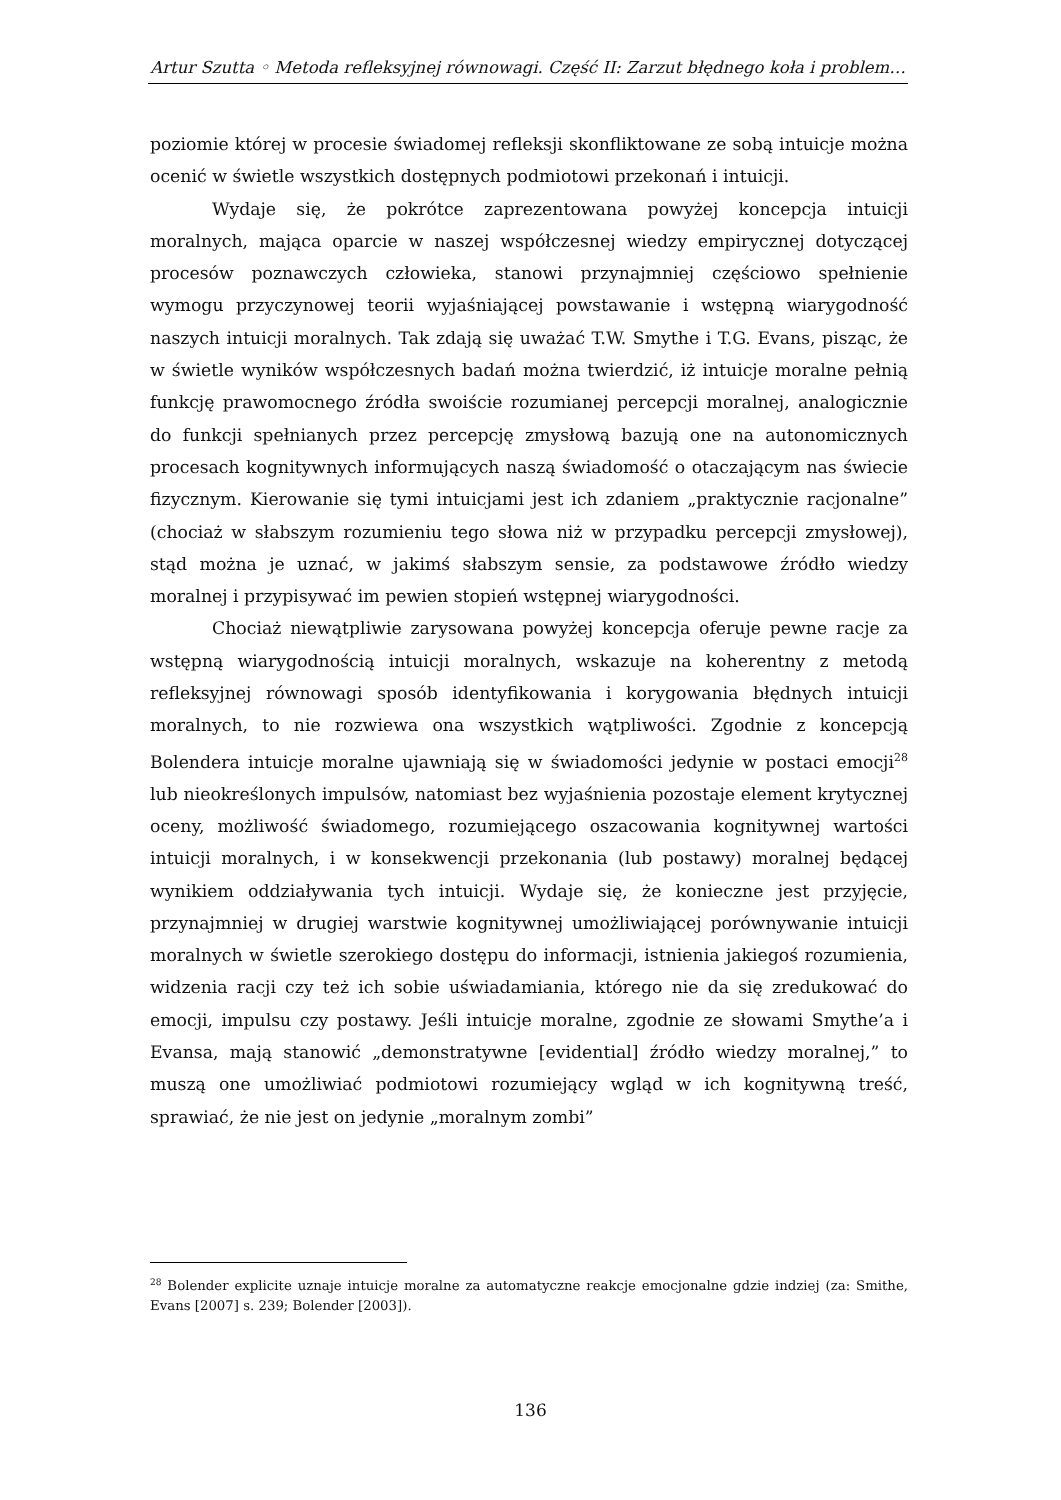Artur Szutta ◦ Metoda refleksyjnej równowagi. Część II: Zarzut błędnego koła i problem…
poziomie której w procesie świadomej refleksji skonfliktowane ze sobą intuicje można ocenić w świetle wszystkich dostępnych podmiotowi przekonań i intuicji.
Wydaje się, że pokrótce zaprezentowana powyżej koncepcja intuicji moralnych, mająca oparcie w naszej współczesnej wiedzy empirycznej dotyczącej procesów poznawczych człowieka, stanowi przynajmniej częściowo spełnienie wymogu przyczynowej teorii wyjaśniającej powstawanie i wstępną wiarygodność naszych intuicji moralnych. Tak zdają się uważać T.W. Smythe i T.G. Evans, pisząc, że w świetle wyników współczesnych badań można twierdzić, iż intuicje moralne pełnią funkcję prawomocnego źródła swoiście rozumianej percepcji moralnej, analogicznie do funkcji spełnianych przez percepcję zmysłową bazują one na autonomicznych procesach kognitywnych informujących naszą świadomość o otaczającym nas świecie fizycznym. Kierowanie się tymi intuicjami jest ich zdaniem „praktycznie racjonalne” (chociaż w słabszym rozumieniu tego słowa niż w przypadku percepcji zmysłowej), stąd można je uznać, w jakimś słabszym sensie, za podstawowe źródło wiedzy moralnej i przypisywać im pewien stopień wstępnej wiarygodności.
Chociaż niewątpliwie zarysowana powyżej koncepcja oferuje pewne racje za wstępną wiarygodnością intuicji moralnych, wskazuje na koherentny z metodą refleksyjnej równowagi sposób identyfikowania i korygowania błędnych intuicji moralnych, to nie rozwiewa ona wszystkich wątpliwości. Zgodnie z koncepcją Bolendera intuicje moralne ujawniają się w świadomości jedynie w postaci emocji<sup>28</sup> lub nieokreślonych impulsów, natomiast bez wyjaśnienia pozostaje element krytycznej oceny, możliwość świadomego, rozumiejącego oszacowania kognitywnej wartości intuicji moralnych, i w konsekwencji przekonania (lub postawy) moralnej będącej wynikiem oddziaływania tych intuicji. Wydaje się, że konieczne jest przyjęcie, przynajmniej w drugiej warstwie kognitywnej umożliwiającej porównywanie intuicji moralnych w świetle szerokiego dostępu do informacji, istnienia jakiegoś rozumienia, widzenia racji czy też ich sobie uświadamiania, którego nie da się zredukować do emocji, impulsu czy postawy. Jeśli intuicje moralne, zgodnie ze słowami Smythe’a i Evansa, mają stanowić „demonstratywne [evidential] źródło wiedzy moralnej,” to muszą one umożliwiać podmiotowi rozumiejący wgląd w ich kognitywną treść, sprawiać, że nie jest on jedynie „moralnym zombi”
<sup>28</sup> Bolender explicite uznaje intuicje moralne za automatyczne reakcje emocjonalne gdzie indziej (za: Smithe, Evans [2007] s. 239; Bolender [2003]).
136